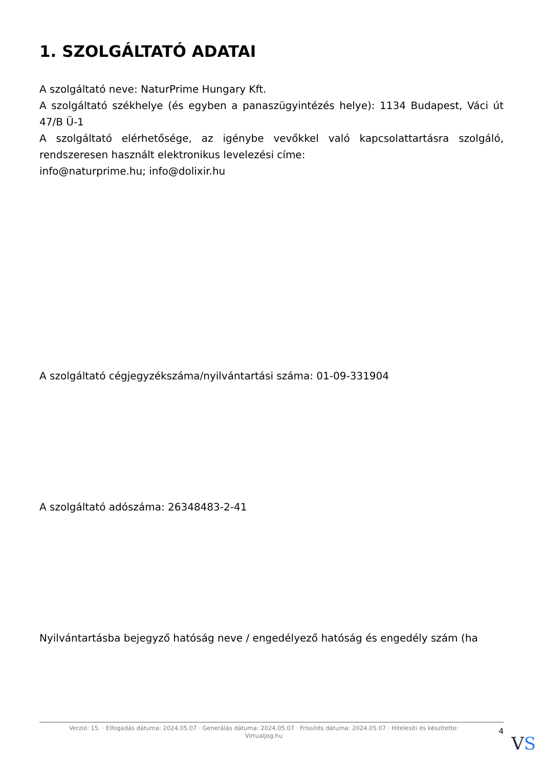1. SZOLGÁLTATÓ ADATAI
A szolgáltató neve: NaturPrime Hungary Kft.
A szolgáltató székhelye (és egyben a panaszügyintézés helye): 1134 Budapest, Váci út 47/B Ü-1
A szolgáltató elérhetősége, az igénybe vevőkkel való kapcsolattartásra szolgáló, rendszeresen használt elektronikus levelezési címe:
info@naturprime.hu; info@dolixir.hu
A szolgáltató cégjegyzékszáma/nyilvántartási száma: 01-09-331904
A szolgáltató adószáma: 26348483-2-41
Nyilvántartásba bejegyző hatóság neve / engedélyező hatóság és engedély szám (ha
Verzió: 15. · Elfogadás dátuma: 2024.05.07 · Generálás dátuma: 2024.05.07 · Frissítés dátuma: 2024.05.07 · Hitelesíti és készítette:
Virtualjog.hu
4
VS